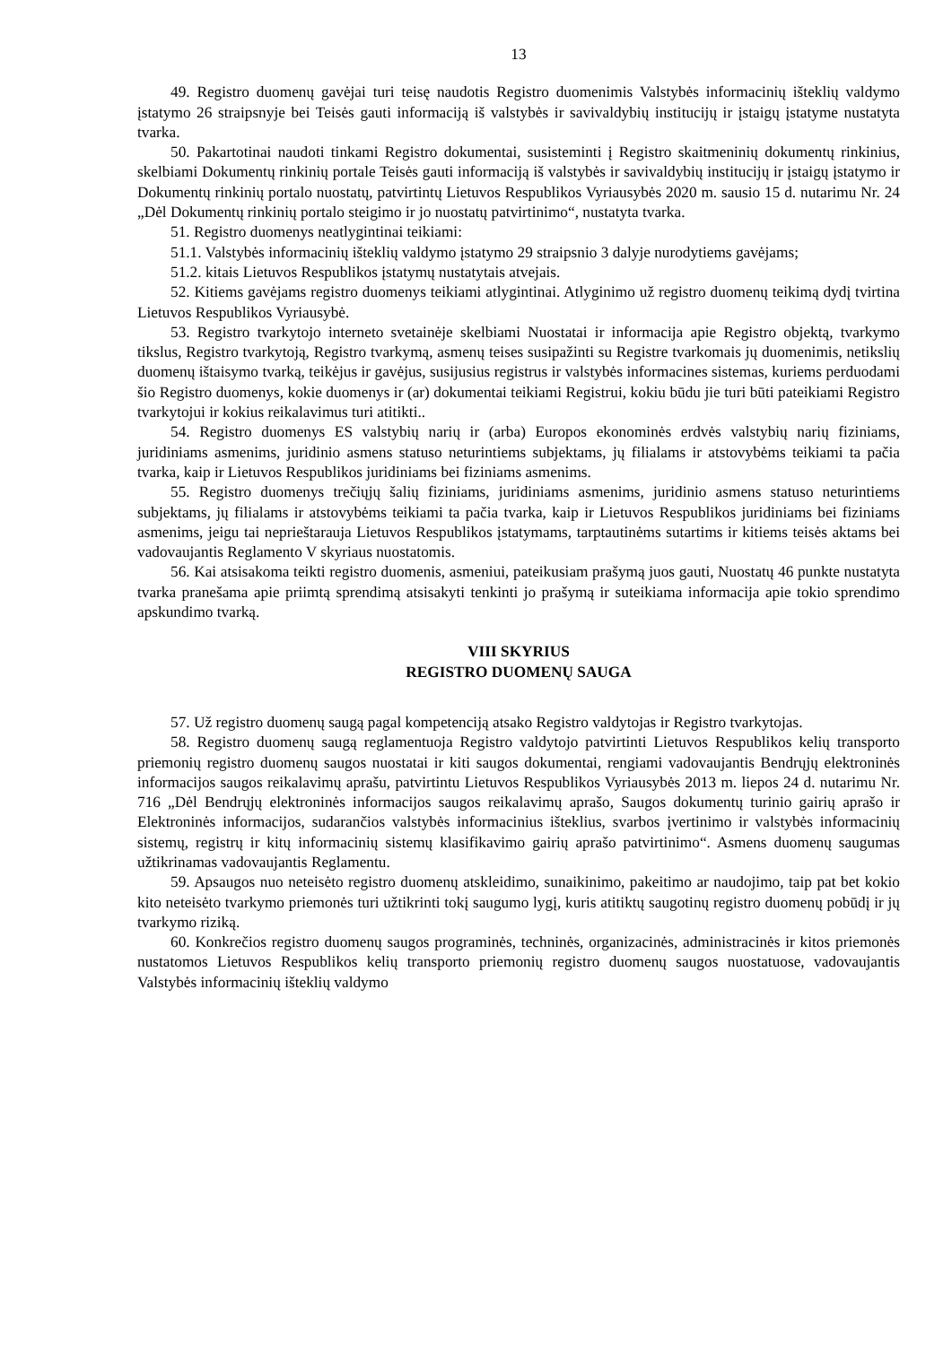13
49. Registro duomenų gavėjai turi teisę naudotis Registro duomenimis Valstybės informacinių išteklių valdymo įstatymo 26 straipsnyje bei Teisės gauti informaciją iš valstybės ir savivaldybių institucijų ir įstaigų įstatyme nustatyta tvarka.
50. Pakartotinai naudoti tinkami Registro dokumentai, susisteminti į Registro skaitmeninių dokumentų rinkinius, skelbiami Dokumentų rinkinių portale Teisės gauti informaciją iš valstybės ir savivaldybių institucijų ir įstaigų įstatymo ir Dokumentų rinkinių portalo nuostatų, patvirtintų Lietuvos Respublikos Vyriausybės 2020 m. sausio 15 d. nutarimu Nr. 24 „Dėl Dokumentų rinkinių portalo steigimo ir jo nuostatų patvirtinimo“, nustatyta tvarka.
51. Registro duomenys neatlygintinai teikiami:
51.1. Valstybės informacinių išteklių valdymo įstatymo 29 straipsnio 3 dalyje nurodytiems gavėjams;
51.2. kitais Lietuvos Respublikos įstatymų nustatytais atvejais.
52. Kitiems gavėjams registro duomenys teikiami atlygintinai. Atlyginimo už registro duomenų teikimą dydį tvirtina Lietuvos Respublikos Vyriausybė.
53. Registro tvarkytojo interneto svetainėje skelbiami Nuostatai ir informacija apie Registro objektą, tvarkymo tikslus, Registro tvarkytoją, Registro tvarkymą, asmenų teises susipažinti su Registre tvarkomais jų duomenimis, netikslių duomenų ištaisymo tvarką, teikėjus ir gavėjus, susijusius registrus ir valstybės informacines sistemas, kuriems perduodami šio Registro duomenys, kokie duomenys ir (ar) dokumentai teikiami Registrui, kokiu būdu jie turi būti pateikiami Registro tvarkytojui ir kokius reikalavimus turi atitikti..
54. Registro duomenys ES valstybių narių ir (arba) Europos ekonominės erdvės valstybių narių fiziniams, juridiniams asmenims, juridinio asmens statuso neturintiems subjektams, jų filialams ir atstovybėms teikiami ta pačia tvarka, kaip ir Lietuvos Respublikos juridiniams bei fiziniams asmenims.
55. Registro duomenys trečiųjų šalių fiziniams, juridiniams asmenims, juridinio asmens statuso neturintiems subjektams, jų filialams ir atstovybėms teikiami ta pačia tvarka, kaip ir Lietuvos Respublikos juridiniams bei fiziniams asmenims, jeigu tai neprieštarauja Lietuvos Respublikos įstatymams, tarptautinėms sutartims ir kitiems teisės aktams bei vadovaujantis Reglamento V skyriaus nuostatomis.
56. Kai atsisakoma teikti registro duomenis, asmeniui, pateikusiam prašymą juos gauti, Nuostatų 46 punkte nustatyta tvarka pranešama apie priimtą sprendimą atsisakyti tenkinti jo prašymą ir suteikiama informacija apie tokio sprendimo apskundimo tvarką.
VIII SKYRIUS
REGISTRO DUOMENŲ SAUGA
57. Už registro duomenų saugą pagal kompetenciją atsako Registro valdytojas ir Registro tvarkytojas.
58. Registro duomenų saugą reglamentuoja Registro valdytojo patvirtinti Lietuvos Respublikos kelių transporto priemonių registro duomenų saugos nuostatai ir kiti saugos dokumentai, rengiami vadovaujantis Bendrųjų elektroninės informacijos saugos reikalavimų aprašu, patvirtintu Lietuvos Respublikos Vyriausybės 2013 m. liepos 24 d. nutarimu Nr. 716 „Dėl Bendrųjų elektroninės informacijos saugos reikalavimų aprašo, Saugos dokumentų turinio gairių aprašo ir Elektroninės informacijos, sudarančios valstybės informacinius išteklius, svarbos įvertinimo ir valstybės informacinių sistemų, registrų ir kitų informacinių sistemų klasifikavimo gairių aprašo patvirtinimo“. Asmens duomenų saugumas užtikrinamas vadovaujantis Reglamentu.
59. Apsaugos nuo neteisėto registro duomenų atskleidimo, sunaikinimo, pakeitimo ar naudojimo, taip pat bet kokio kito neteisėto tvarkymo priemonės turi užtikrinti tokį saugumo lygį, kuris atitiktų saugotinų registro duomenų pobūdį ir jų tvarkymo riziką.
60. Konkrečios registro duomenų saugos programinės, techninės, organizacinės, administracinės ir kitos priemonės nustatomos Lietuvos Respublikos kelių transporto priemonių registro duomenų saugos nuostatuose, vadovaujantis Valstybės informacinių išteklių valdymo